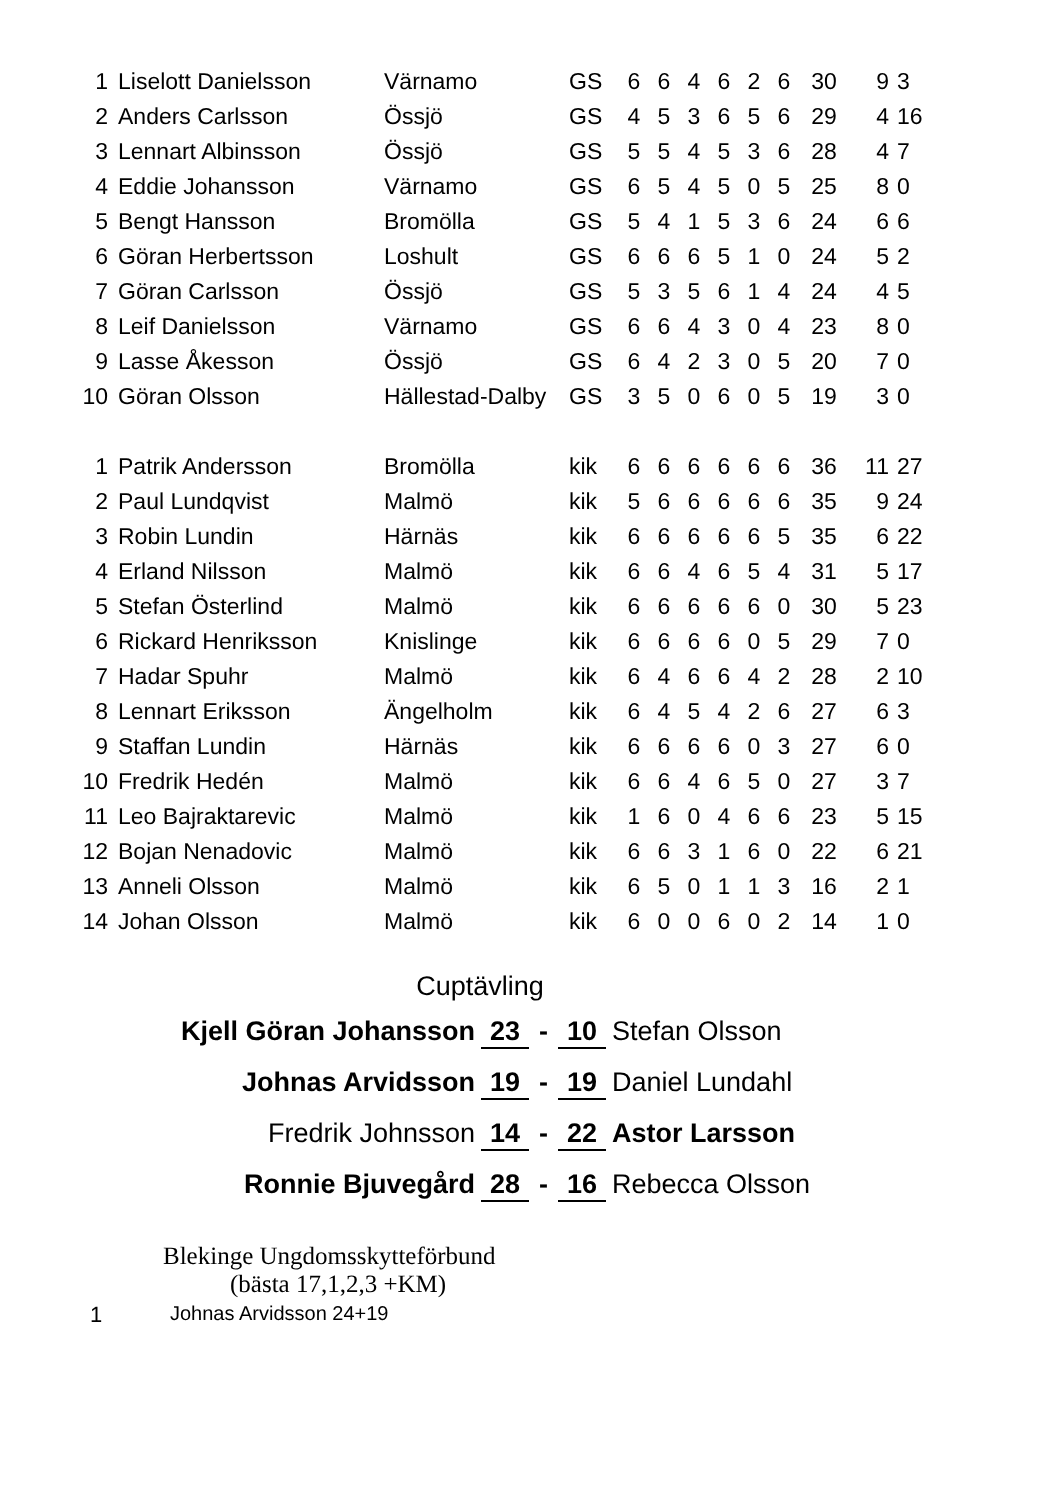| 1 | Liselott Danielsson | Värnamo | GS | 6 | 6 | 4 | 6 | 2 | 6 | 30 | 9 | 3 |
| 2 | Anders Carlsson | Össjö | GS | 4 | 5 | 3 | 6 | 5 | 6 | 29 | 4 | 16 |
| 3 | Lennart Albinsson | Össjö | GS | 5 | 5 | 4 | 5 | 3 | 6 | 28 | 4 | 7 |
| 4 | Eddie Johansson | Värnamo | GS | 6 | 5 | 4 | 5 | 0 | 5 | 25 | 8 | 0 |
| 5 | Bengt Hansson | Bromölla | GS | 5 | 4 | 1 | 5 | 3 | 6 | 24 | 6 | 6 |
| 6 | Göran Herbertsson | Loshult | GS | 6 | 6 | 6 | 5 | 1 | 0 | 24 | 5 | 2 |
| 7 | Göran Carlsson | Össjö | GS | 5 | 3 | 5 | 6 | 1 | 4 | 24 | 4 | 5 |
| 8 | Leif Danielsson | Värnamo | GS | 6 | 6 | 4 | 3 | 0 | 4 | 23 | 8 | 0 |
| 9 | Lasse Åkesson | Össjö | GS | 6 | 4 | 2 | 3 | 0 | 5 | 20 | 7 | 0 |
| 10 | Göran Olsson | Hällestad-Dalby | GS | 3 | 5 | 0 | 6 | 0 | 5 | 19 | 3 | 0 |
| 1 | Patrik Andersson | Bromölla | kik | 6 | 6 | 6 | 6 | 6 | 6 | 36 | 11 | 27 |
| 2 | Paul Lundqvist | Malmö | kik | 5 | 6 | 6 | 6 | 6 | 6 | 35 | 9 | 24 |
| 3 | Robin Lundin | Härnäs | kik | 6 | 6 | 6 | 6 | 6 | 5 | 35 | 6 | 22 |
| 4 | Erland Nilsson | Malmö | kik | 6 | 6 | 4 | 6 | 5 | 4 | 31 | 5 | 17 |
| 5 | Stefan Österlind | Malmö | kik | 6 | 6 | 6 | 6 | 6 | 0 | 30 | 5 | 23 |
| 6 | Rickard Henriksson | Knislinge | kik | 6 | 6 | 6 | 6 | 0 | 5 | 29 | 7 | 0 |
| 7 | Hadar Spuhr | Malmö | kik | 6 | 4 | 6 | 6 | 4 | 2 | 28 | 2 | 10 |
| 8 | Lennart Eriksson | Ängelholm | kik | 6 | 4 | 5 | 4 | 2 | 6 | 27 | 6 | 3 |
| 9 | Staffan Lundin | Härnäs | kik | 6 | 6 | 6 | 6 | 0 | 3 | 27 | 6 | 0 |
| 10 | Fredrik Hedén | Malmö | kik | 6 | 6 | 4 | 6 | 5 | 0 | 27 | 3 | 7 |
| 11 | Leo Bajraktarevic | Malmö | kik | 1 | 6 | 0 | 4 | 6 | 6 | 23 | 5 | 15 |
| 12 | Bojan Nenadovic | Malmö | kik | 6 | 6 | 3 | 1 | 6 | 0 | 22 | 6 | 21 |
| 13 | Anneli Olsson | Malmö | kik | 6 | 5 | 0 | 1 | 1 | 3 | 16 | 2 | 1 |
| 14 | Johan Olsson | Malmö | kik | 6 | 0 | 0 | 6 | 0 | 2 | 14 | 1 | 0 |
Cuptävling
Kjell Göran Johansson 23 - 10 Stefan Olsson
Johnas Arvidsson 19 - 19 Daniel Lundahl
Fredrik Johnsson 14 - 22 Astor Larsson
Ronnie Bjuvegård 28 - 16 Rebecca Olsson
Blekinge Ungdomsskytteförbund
(bästa 17,1,2,3 +KM)
1 Johnas Arvidsson 24+19